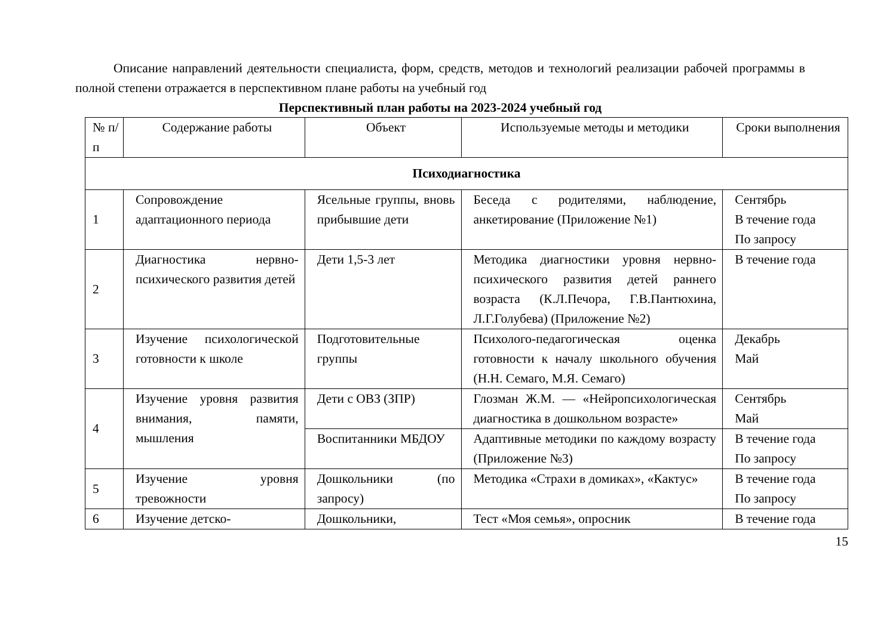Описание направлений деятельности специалиста, форм, средств, методов и технологий реализации рабочей программы в полной степени отражается в перспективном плане работы на учебный год
Перспективный план работы на 2023-2024 учебный год
| № п/п | Содержание работы | Объект | Используемые методы и методики | Сроки выполнения |
| --- | --- | --- | --- | --- |
| Психодиагностика | | | | |
| 1 | Сопровождение адаптационного периода | Ясельные группы, вновь прибывшие дети | Беседа с родителями, наблюдение, анкетирование (Приложение №1) | Сентябрь В течение года По запросу |
| 2 | Диагностика нервно-психического развития детей | Дети 1,5-3 лет | Методика диагностики уровня нервно-психического развития детей раннего возраста (К.Л.Печора, Г.В.Пантюхина, Л.Г.Голубева) (Приложение №2) | В течение года |
| 3 | Изучение психологической готовности к школе | Подготовительные группы | Психолого-педагогическая оценка готовности к началу школьного обучения (Н.Н. Семаго, М.Я. Семаго) | Декабрь Май |
| 4 | Изучение уровня развития внимания, памяти, мышления | Дети с ОВЗ (ЗПР) | Глозман Ж.М. — «Нейропсихологическая диагностика в дошкольном возрасте» | Сентябрь Май |
| | | Воспитанники МБДОУ | Адаптивные методики по каждому возрасту (Приложение №3) | В течение года По запросу |
| 5 | Изучение уровня тревожности | Дошкольники (по запросу) | Методика «Страхи в домиках», «Кактус» | В течение года По запросу |
| 6 | Изучение детско- | Дошкольники, | Тест «Моя семья», опросник | В течение года |
15